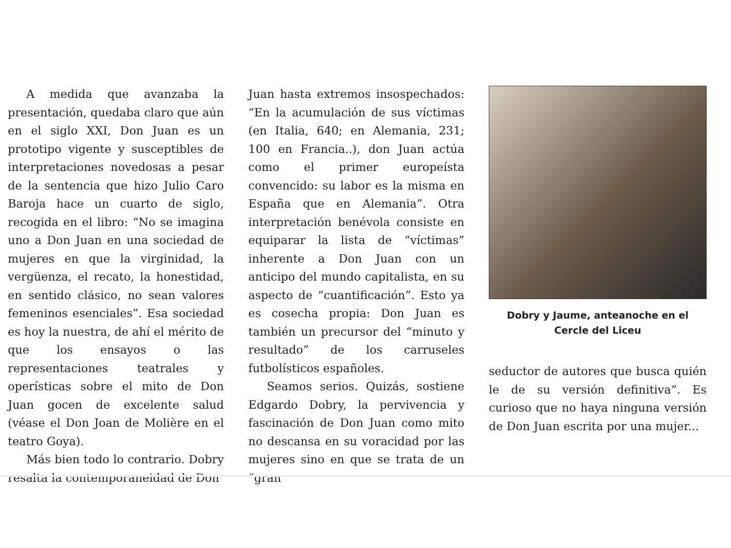A medida que avanzaba la presentación, quedaba claro que aún en el siglo XXI, Don Juan es un prototipo vigente y susceptibles de interpretaciones novedosas a pesar de la sentencia que hizo Julio Caro Baroja hace un cuarto de siglo, recogida en el libro: “No se imagina uno a Don Juan en una sociedad de mujeres en que la virginidad, la vergüenza, el recato, la honestidad, en sentido clásico, no sean valores femeninos esenciales”. Esa sociedad es hoy la nuestra, de ahí el mérito de que los ensayos o las representaciones teatrales y operísticas sobre el mito de Don Juan gocen de excelente salud (véase el Don Joan de Molière en el teatro Goya).
Más bien todo lo contrario. Dobry resalta la contemporaneidad de Don
Juan hasta extremos insospechados: “En la acumulación de sus víctimas (en Italia, 640; en Alemania, 231; 100 en Francia..), don Juan actúa como el primer europeísta convencido: su labor es la misma en España que en Alemania”. Otra interpretación benévola consiste en equiparar la lista de “víctimas” inherente a Don Juan con un anticipo del mundo capitalista, en su aspecto de “cuantificación”. Esto ya es cosecha propia: Don Juan es también un precursor del “minuto y resultado” de los carruseles futbolísticos españoles.
Seamos serios. Quizás, sostiene Edgardo Dobry, la pervivencia y fascinación de Don Juan como mito no descansa en su voracidad por las mujeres sino en que se trata de un “gran
Dobry y Jaume, anteanoche en el Cercle del Liceu
seductor de autores que busca quién le de su versión definitiva”. Es curioso que no haya ninguna versión de Don Juan escrita por una mujer...